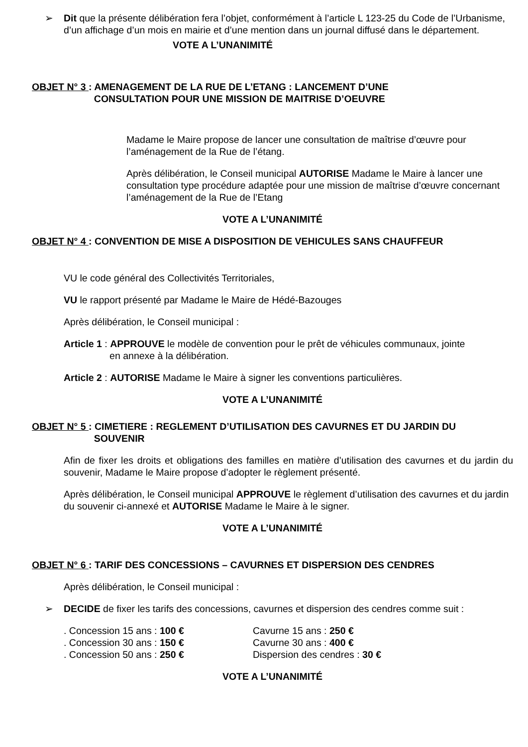➢ Dit que la présente délibération fera l’objet, conformément à l’article L 123-25 du Code de l’Urbanisme, d’un affichage d’un mois en mairie et d’une mention dans un journal diffusé dans le département.
VOTE A L’UNANIMITÉ
OBJET N° 3 : AMENAGEMENT DE LA RUE DE L’ETANG : LANCEMENT D’UNE
CONSULTATION POUR UNE MISSION DE MAITRISE D’OEUVRE
Madame le Maire propose de lancer une consultation de maîtrise d’œuvre pour l’aménagement de la Rue de l’étang.
Après délibération, le Conseil municipal AUTORISE Madame le Maire à lancer une consultation type procédure adaptée pour une mission de maîtrise d’œuvre concernant l’aménagement de la Rue de l’Etang
VOTE A L’UNANIMITÉ
OBJET N° 4 : CONVENTION DE MISE A DISPOSITION DE VEHICULES SANS CHAUFFEUR
VU le code général des Collectivités Territoriales,
VU le rapport présenté par Madame le Maire de Hédé-Bazouges
Après délibération, le Conseil municipal :
Article 1 : APPROUVE le modèle de convention pour le prêt de véhicules communaux, jointe
en annexe à la délibération.
Article 2 : AUTORISE Madame le Maire à signer les conventions particulières.
VOTE A L’UNANIMITÉ
OBJET N° 5 : CIMETIERE : REGLEMENT D’UTILISATION DES CAVURNES ET DU JARDIN DU
SOUVENIR
Afin de fixer les droits et obligations des familles en matière d’utilisation des cavurnes et du jardin du souvenir, Madame le Maire propose d’adopter le règlement présenté.
Après délibération, le Conseil municipal APPROUVE le règlement d’utilisation des cavurnes et du jardin du souvenir ci-annexé et AUTORISE Madame le Maire à le signer.
VOTE A L’UNANIMITÉ
OBJET N° 6 : TARIF DES CONCESSIONS – CAVURNES ET DISPERSION DES CENDRES
Après délibération, le Conseil municipal :
➢ DECIDE de fixer les tarifs des concessions, cavurnes et dispersion des cendres comme suit :
. Concession 15 ans : 100 € Cavurne 15 ans : 250 €
. Concession 30 ans : 150 € Cavurne 30 ans : 400 €
. Concession 50 ans : 250 € Dispersion des cendres : 30 €
VOTE A L’UNANIMITÉ